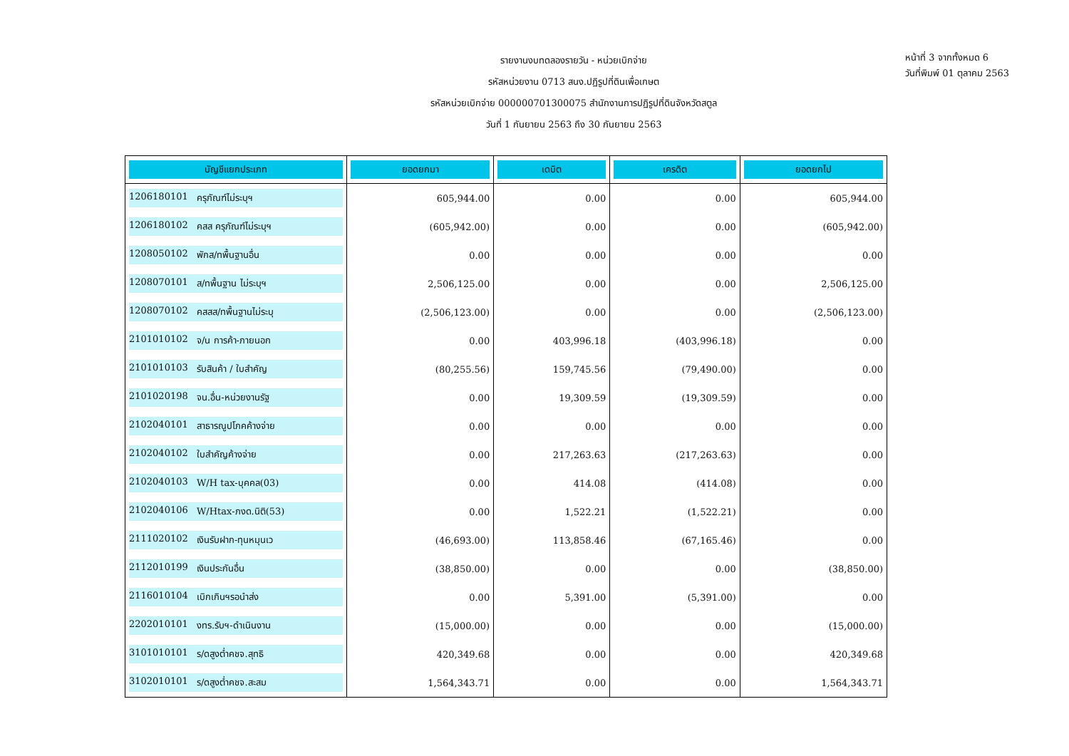รายงานงบทดลองรายวัน - หน่วยเบิกจ่าย
รหัสหน่วยงาน 0713 สนง.ปฏิรูปที่ดินเพื่อเกษต
รหัสหน่วยเบิกจ่าย 000000701300075 สำนักงานการปฏิรูปที่ดินจังหวัดสตูล
วันที่ 1 กันยายน 2563 ถึง 30 กันยายน 2563
หน้าที่ 3 จากทั้งหมด 6
วันที่พิมพ์ 01 ตุลาคม 2563
| บัญชีแยกประเภท | ยอดยกมา | เดบิต | เครดิต | ยอดยกไป |
| --- | --- | --- | --- | --- |
| 1206180101 ครุภัณฑ์ไม่ระบุฯ | 605,944.00 | 0.00 | 0.00 | 605,944.00 |
| 1206180102 คสส ครุภัณฑ์ไม่ระบุฯ | (605,942.00) | 0.00 | 0.00 | (605,942.00) |
| 1208050102 พักส/ทพื้นฐานอื่น | 0.00 | 0.00 | 0.00 | 0.00 |
| 1208070101 ส/ทพื้นฐาน ไม่ระบุฯ | 2,506,125.00 | 0.00 | 0.00 | 2,506,125.00 |
| 1208070102 คสสส/ทพื้นฐานไม่ระบุ | (2,506,123.00) | 0.00 | 0.00 | (2,506,123.00) |
| 2101010102 จ/น การค้า-ภายนอก | 0.00 | 403,996.18 | (403,996.18) | 0.00 |
| 2101010103 รับสินค้า / ใบสำคัญ | (80,255.56) | 159,745.56 | (79,490.00) | 0.00 |
| 2101020198 จน.อื่น-หน่วยงานรัฐ | 0.00 | 19,309.59 | (19,309.59) | 0.00 |
| 2102040101 สาธารณูปโภคค้างจ่าย | 0.00 | 0.00 | 0.00 | 0.00 |
| 2102040102 ใบสำคัญค้างจ่าย | 0.00 | 217,263.63 | (217,263.63) | 0.00 |
| 2102040103 W/H tax-บุคคล(03) | 0.00 | 414.08 | (414.08) | 0.00 |
| 2102040106 W/Htax-ภงด.นิติ(53) | 0.00 | 1,522.21 | (1,522.21) | 0.00 |
| 2111020102 เงินรับฝาก-ทุนหมุนเว | (46,693.00) | 113,858.46 | (67,165.46) | 0.00 |
| 2112010199 เงินประกันอื่น | (38,850.00) | 0.00 | 0.00 | (38,850.00) |
| 2116010104 เบิกเกินฯรอนำส่ง | 0.00 | 5,391.00 | (5,391.00) | 0.00 |
| 2202010101 งทร.รับฯ-ดำเนินงาน | (15,000.00) | 0.00 | 0.00 | (15,000.00) |
| 3101010101 ร/ดสูงต่ำคชจ.สุทธิ | 420,349.68 | 0.00 | 0.00 | 420,349.68 |
| 3102010101 ร/ดสูงต่ำคชจ.สะสม | 1,564,343.71 | 0.00 | 0.00 | 1,564,343.71 |